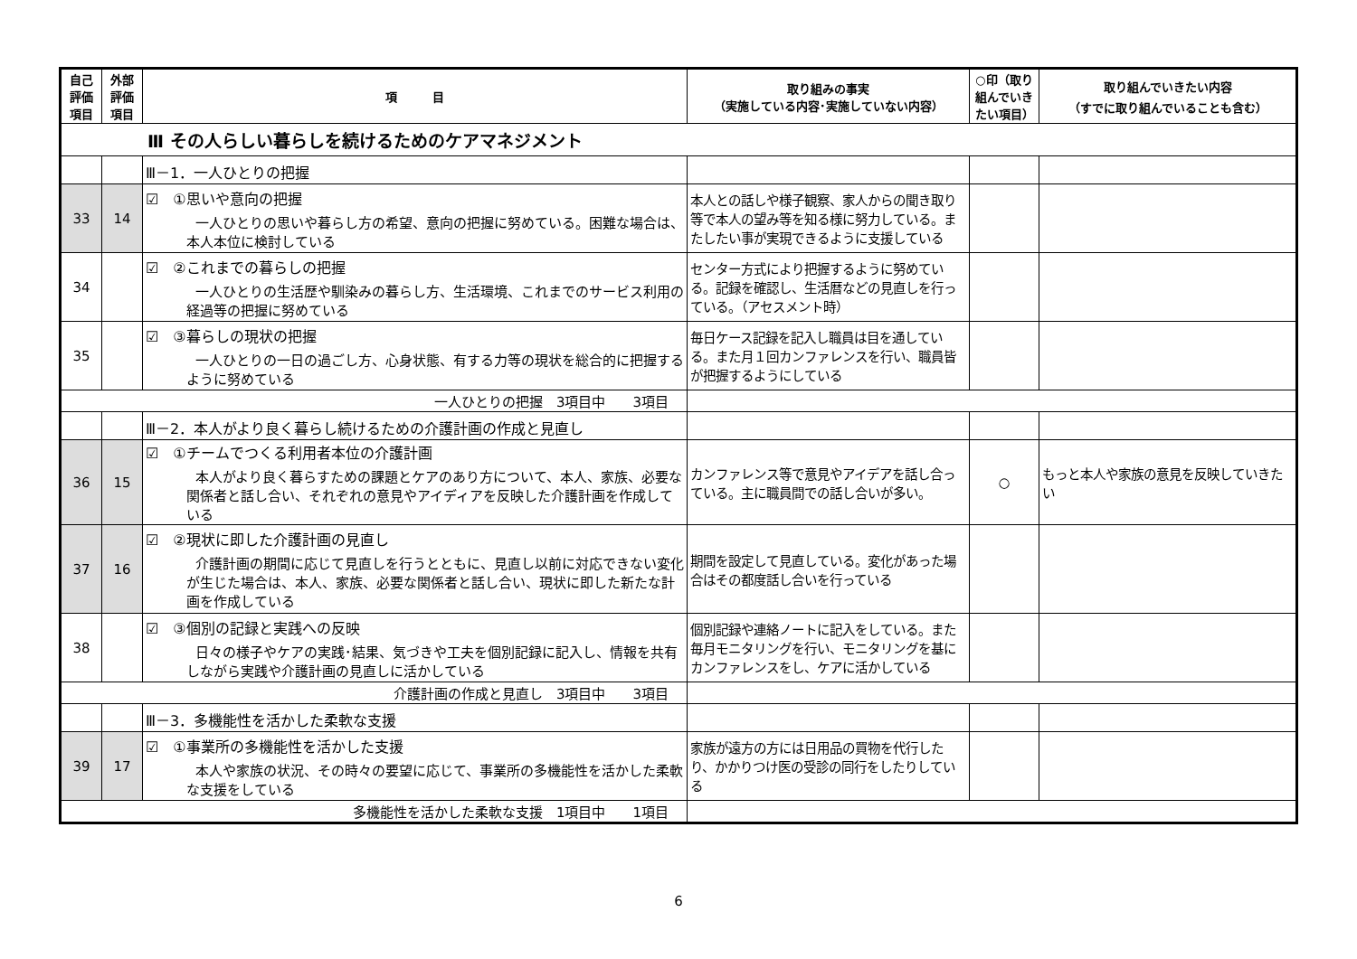| 自己評価項目 | 外部評価項目 | 項 目 | 取り組みの事実 （実施している内容･実施していない内容） | ○印（取り組んでいきたい項目） | 取り組んでいきたい内容 （すでに取り組んでいることも含む） |
| --- | --- | --- | --- | --- | --- |
| Ⅲ その人らしい暮らしを続けるためのケアマネジメント | | | | | |
| | | Ⅲ－1．一人ひとりの把握 | | | |
| 33 | 14 | ☑ ①思いや意向の把握 一人ひとりの思いや暮らし方の希望、意向の把握に努めている。困難な場合は、本人本位に検討している | 本人との話しや様子観察、家人からの聞き取り等で本人の望み等を知る様に努力している。またしたい事が実現できるように支援している | | |
| 34 | | ☑ ②これまでの暮らしの把握 一人ひとりの生活歴や馴染みの暮らし方、生活環境、これまでのサービス利用の経過等の把握に努めている | センター方式により把握するように努めている。記録を確認し、生活暦などの見直しを行っている。（アセスメント時） | | |
| 35 | | ☑ ③暮らしの現状の把握 一人ひとりの一日の過ごし方、心身状態、有する力等の現状を総合的に把握するように努めている | 毎日ケース記録を記入し職員は目を通している。また月１回カンファレンスを行い、職員皆が把握するようにしている | | |
| 一人ひとりの把握 3項目中 3項目 | | | | | |
| | | Ⅲ－2．本人がより良く暮らし続けるための介護計画の作成と見直し | | | |
| 36 | 15 | ☑ ①チームでつくる利用者本位の介護計画 本人がより良く暮らすための課題とケアのあり方について、本人、家族、必要な関係者と話し合い、それぞれの意見やアイディアを反映した介護計画を作成している | カンファレンス等で意見やアイデアを話し合っている。主に職員間での話し合いが多い。 | ○ | もっと本人や家族の意見を反映していきたい |
| 37 | 16 | ☑ ②現状に即した介護計画の見直し 介護計画の期間に応じて見直しを行うとともに、見直し以前に対応できない変化が生じた場合は、本人、家族、必要な関係者と話し合い、現状に即した新たな計画を作成している | 期間を設定して見直している。変化があった場合はその都度話し合いを行っている | | |
| 38 | | ☑ ③個別の記録と実践への反映 日々の様子やケアの実践･結果、気づきや工夫を個別記録に記入し、情報を共有しながら実践や介護計画の見直しに活かしている | 個別記録や連絡ノートに記入をしている。また毎月モニタリングを行い、モニタリングを基にカンファレンスをし、ケアに活かしている | | |
| 介護計画の作成と見直し 3項目中 3項目 | | | | | |
| | | Ⅲ－3．多機能性を活かした柔軟な支援 | | | |
| 39 | 17 | ☑ ①事業所の多機能性を活かした支援 本人や家族の状況、その時々の要望に応じて、事業所の多機能性を活かした柔軟な支援をしている | 家族が遠方の方には日用品の買物を代行したり、かかりつけ医の受診の同行をしたりしている | | |
| 多機能性を活かした柔軟な支援 1項目中 1項目 | | | | | |
6